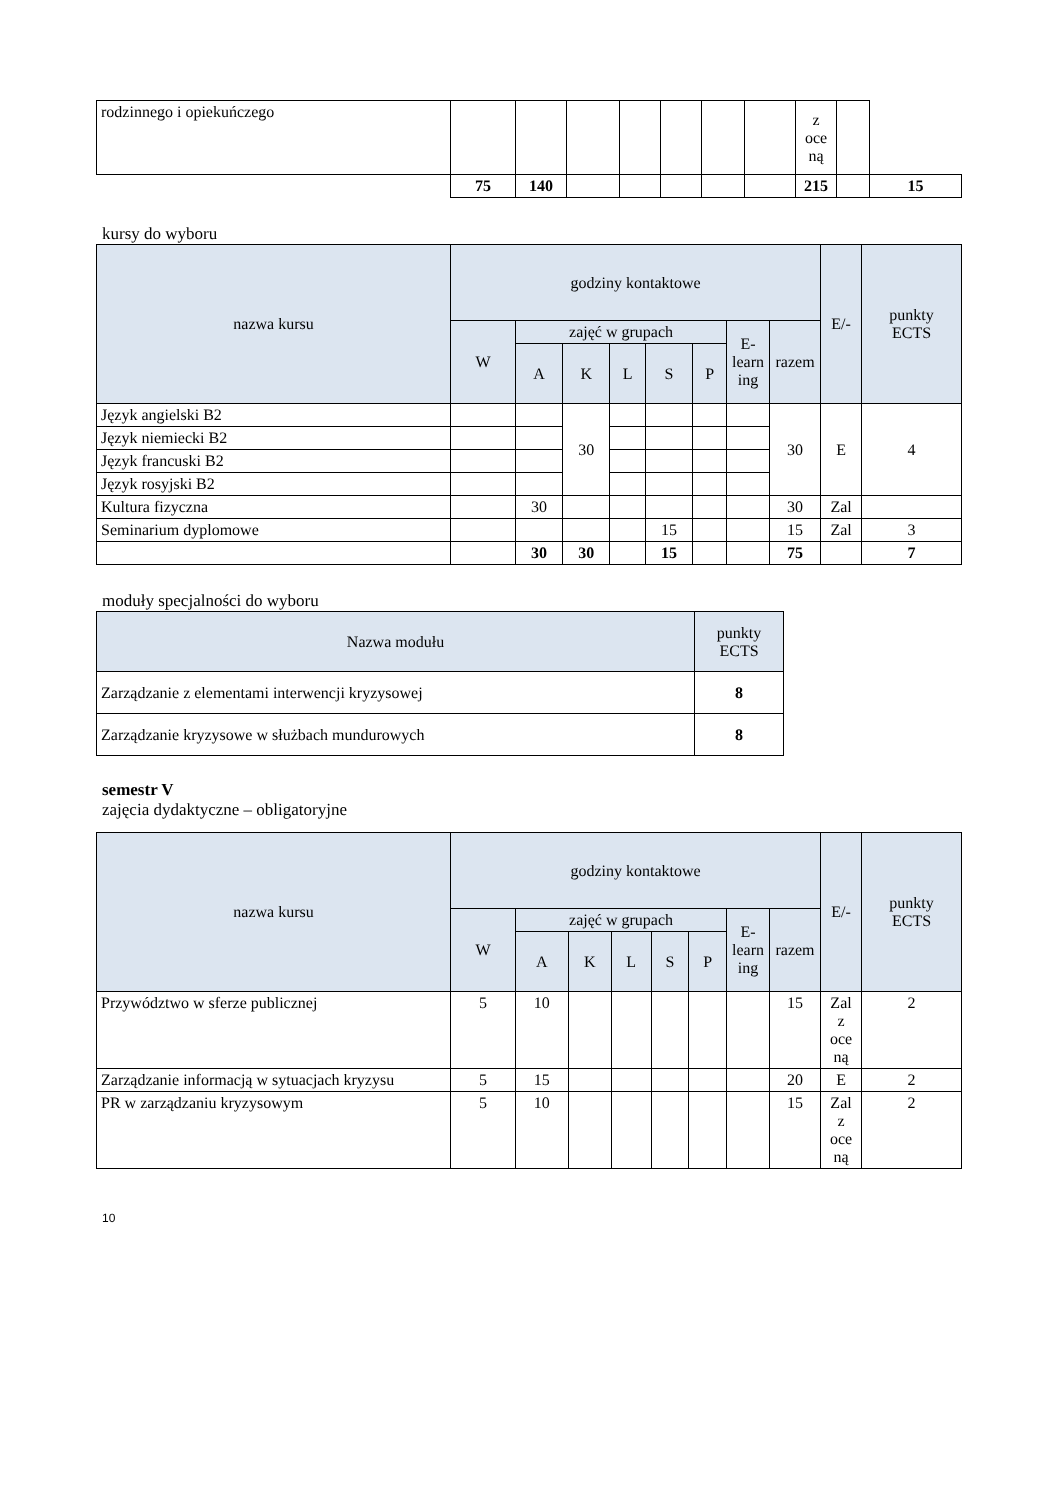| rodzinnego i opiekuńczego | | | | | | | | z oce ną | | |
| | 75 | 140 | | | | | | 215 | | 15 |
kursy do wyboru
| nazwa kursu | godziny kontaktowe | | | | | | | | E/- | punkty ECTS |
| --- | --- | --- | --- | --- | --- | --- | --- | --- | --- | --- |
| | W | zajęć w grupach | | | | | E- learn ing | razem | | |
| | | A | K | L | S | P | | | | |
| Język angielski B2 | | | 30 | | | | | 30 | E | 4 |
| Język niemiecki B2 | | | | | | | | | | |
| Język francuski B2 | | | | | | | | | | |
| Język rosyjski B2 | | | | | | | | | | |
| Kultura fizyczna | | 30 | | | | | | 30 | Zal | |
| Seminarium dyplomowe | | | | | 15 | | | 15 | Zal | 3 |
| | | 30 | 30 | | 15 | | | 75 | | 7 |
moduły specjalności do wyboru
| Nazwa modułu | punkty ECTS |
| --- | --- |
| Zarządzanie z elementami interwencji kryzysowej | 8 |
| Zarządzanie kryzysowe w służbach mundurowych | 8 |
semestr V
zajęcia dydaktyczne – obligatoryjne
| nazwa kursu | godziny kontaktowe | | | | | | | | E/- | punkty ECTS |
| --- | --- | --- | --- | --- | --- | --- | --- | --- | --- | --- |
| | W | zajęć w grupach | | | | | E- learn ing | razem | | |
| | | A | K | L | S | P | | | | |
| Przywództwo w sferze publicznej | 5 | 10 | | | | | | 15 | Zal z oce ną | 2 |
| Zarządzanie informacją w sytuacjach kryzysu | 5 | 15 | | | | | | 20 | E | 2 |
| PR w zarządzaniu kryzysowym | 5 | 10 | | | | | | 15 | Zal z oce ną | 2 |
10